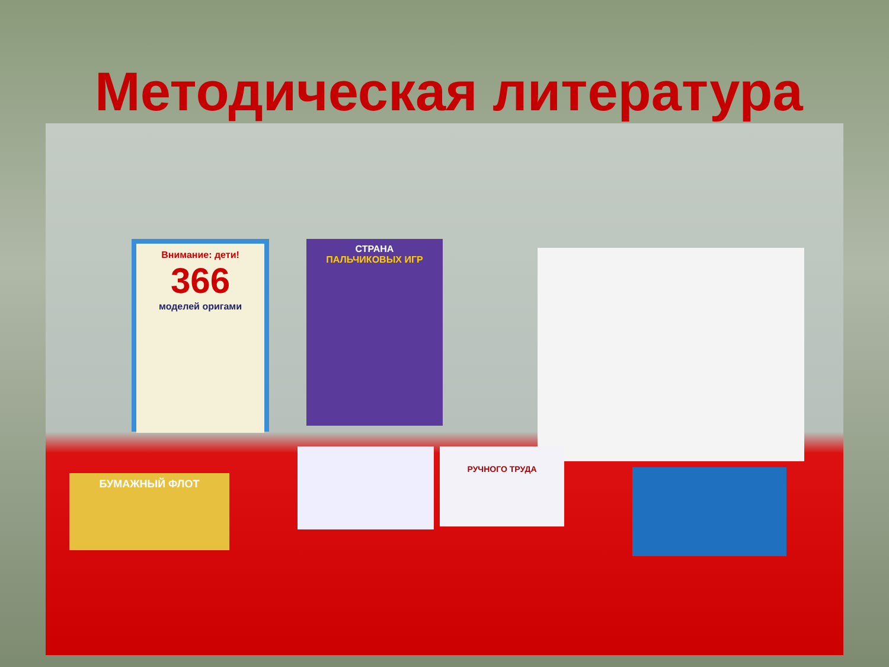Методическая литература
Внимание: дети!
366
моделей оригами
СТРАНА
ПАЛЬЧИКОВЫХ ИГР
РУЧНОГО ТРУДА
БУМАЖНЫЙ ФЛОТ